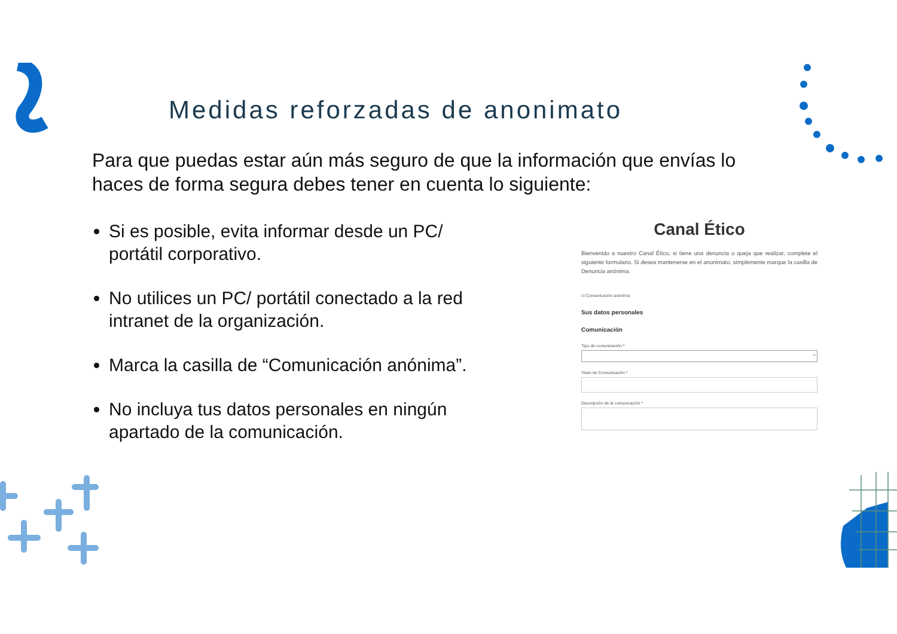Medidas reforzadas de anonimato
Para que puedas estar aún más seguro de que la información que envías lo haces de forma segura debes tener en cuenta lo siguiente:
Si es posible, evita informar desde un PC/ portátil corporativo.
No utilices un PC/ portátil conectado a la red intranet de la organización.
Marca la casilla de “Comunicación anónima”.
No incluya tus datos personales en ningún apartado de la comunicación.
Canal Ético
Bienvenido a nuestro Canal Ético, si tiene una denuncia o queja que realizar, complete el siguiente formulario. Si desea mantenerse en el anonimato, simplemente marque la casilla de Denuncia anónima.
☑ Comunicación anónima
Sus datos personales
Comunicación
Tipo de comunicación *
⌄
Titulo de Comunicación *
Descripción de la comunicación *